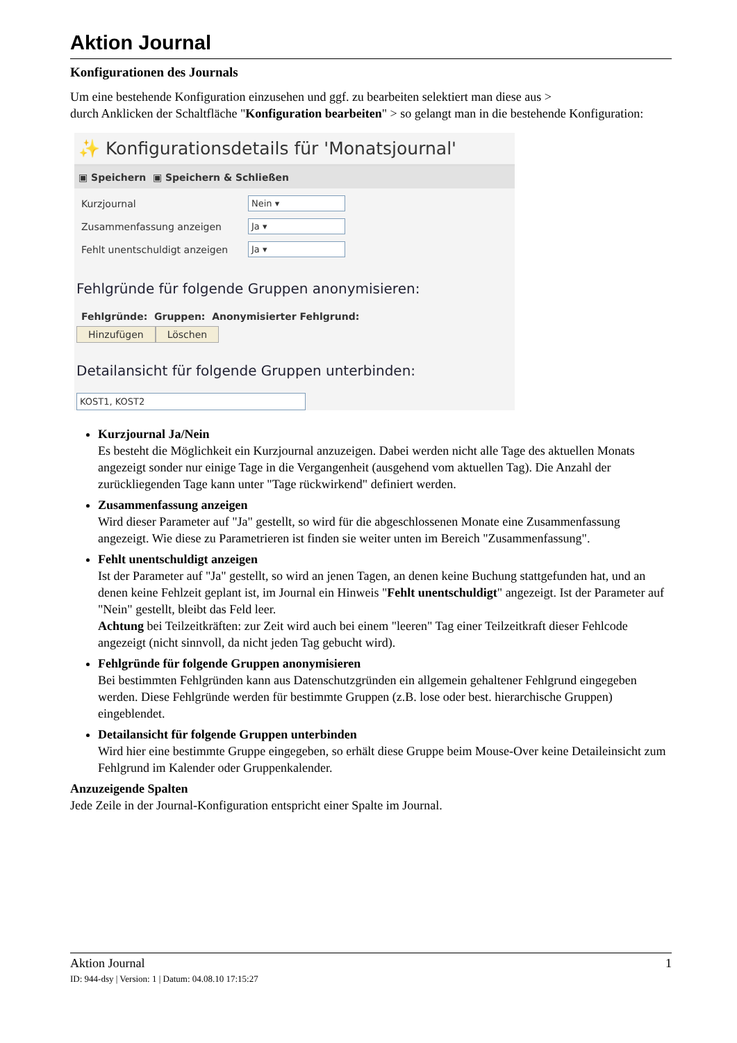Aktion Journal
Konfigurationen des Journals
Um eine bestehende Konfiguration einzusehen und ggf. zu bearbeiten selektiert man diese aus >
durch Anklicken der Schaltfläche "Konfiguration bearbeiten" > so gelangt man in die bestehende Konfiguration:
✨ Konfigurationsdetails für 'Monatsjournal'
▣ Speichern ▣ Speichern & Schließen
Kurzjournal
Nein ▾
Zusammenfassung anzeigen
Ja ▾
Fehlt unentschuldigt anzeigen
Ja ▾
Fehlgründe für folgende Gruppen anonymisieren:
Fehlgründe: Gruppen: Anonymisierter Fehlgrund:
Hinzufügen Löschen
Detailansicht für folgende Gruppen unterbinden:
KOST1, KOST2
Kurzjournal Ja/Nein
Es besteht die Möglichkeit ein Kurzjournal anzuzeigen. Dabei werden nicht alle Tage des aktuellen Monats angezeigt sonder nur einige Tage in die Vergangenheit (ausgehend vom aktuellen Tag). Die Anzahl der zurückliegenden Tage kann unter "Tage rückwirkend" definiert werden.
Zusammenfassung anzeigen
Wird dieser Parameter auf "Ja" gestellt, so wird für die abgeschlossenen Monate eine Zusammenfassung angezeigt. Wie diese zu Parametrieren ist finden sie weiter unten im Bereich "Zusammenfassung".
Fehlt unentschuldigt anzeigen
Ist der Parameter auf "Ja" gestellt, so wird an jenen Tagen, an denen keine Buchung stattgefunden hat, und an denen keine Fehlzeit geplant ist, im Journal ein Hinweis "Fehlt unentschuldigt" angezeigt. Ist der Parameter auf "Nein" gestellt, bleibt das Feld leer.
Achtung bei Teilzeitkräften: zur Zeit wird auch bei einem "leeren" Tag einer Teilzeitkraft dieser Fehlcode angezeigt (nicht sinnvoll, da nicht jeden Tag gebucht wird).
Fehlgründe für folgende Gruppen anonymisieren
Bei bestimmten Fehlgründen kann aus Datenschutzgründen ein allgemein gehaltener Fehlgrund eingegeben werden. Diese Fehlgründe werden für bestimmte Gruppen (z.B. lose oder best. hierarchische Gruppen) eingeblendet.
Detailansicht für folgende Gruppen unterbinden
Wird hier eine bestimmte Gruppe eingegeben, so erhält diese Gruppe beim Mouse-Over keine Detaileinsicht zum Fehlgrund im Kalender oder Gruppenkalender.
Anzuzeigende Spalten
Jede Zeile in der Journal-Konfiguration entspricht einer Spalte im Journal.
Aktion Journal 1
ID: 944-dsy | Version: 1 | Datum: 04.08.10 17:15:27